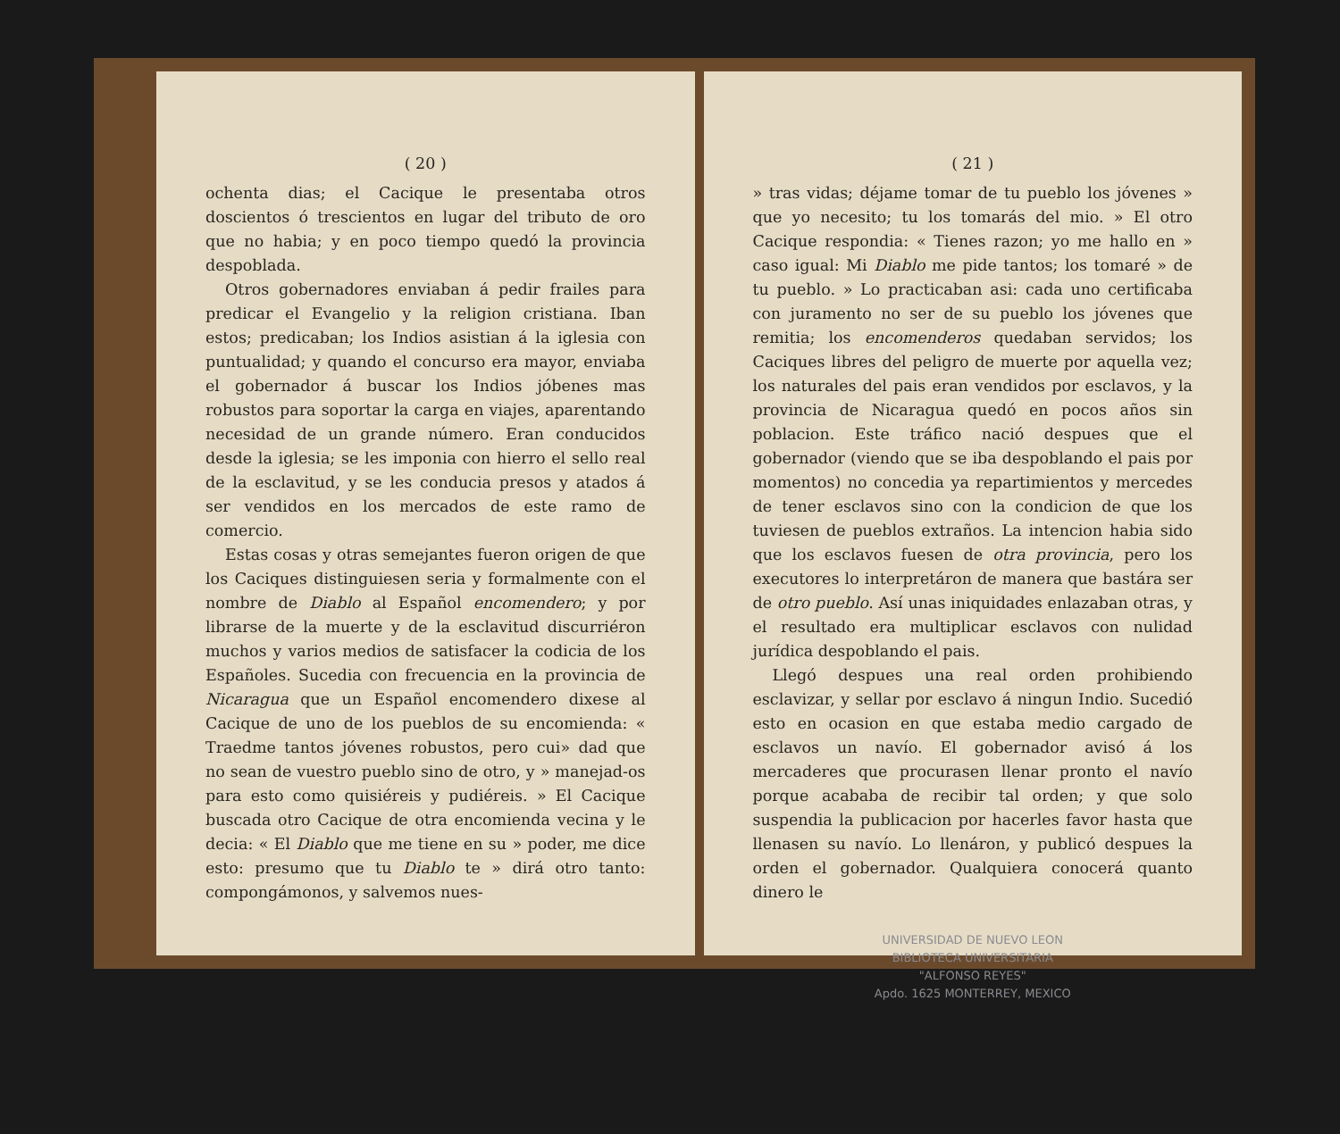( 20 )
ochenta dias; el Cacique le presentaba otros doscientos ó trescientos en lugar del tributo de oro que no habia; y en poco tiempo quedó la provincia despoblada.
Otros gobernadores enviaban á pedir frailes para predicar el Evangelio y la religion cristiana. Iban estos; predicaban; los Indios asistian á la iglesia con puntualidad; y quando el concurso era mayor, enviaba el gobernador á buscar los Indios jóbenes mas robustos para soportar la carga en viajes, aparentando necesidad de un grande número. Eran conducidos desde la iglesia; se les imponia con hierro el sello real de la esclavitud, y se les conducia presos y atados á ser vendidos en los mercados de este ramo de comercio.
Estas cosas y otras semejantes fueron origen de que los Caciques distinguiesen seria y formalmente con el nombre de Diablo al Español encomendero; y por librarse de la muerte y de la esclavitud discurriéron muchos y varios medios de satisfacer la codicia de los Españoles. Sucedia con frecuencia en la provincia de Nicaragua que un Español encomendero dixese al Cacique de uno de los pueblos de su encomienda: « Traedme tantos jóvenes robustos, pero cui» dad que no sean de vuestro pueblo sino de otro, y » manejad-os para esto como quisiéreis y pudiéreis. » El Cacique buscada otro Cacique de otra encomienda vecina y le decia: « El Diablo que me tiene en su » poder, me dice esto: presumo que tu Diablo te » dirá otro tanto: compongámonos, y salvemos nues-
( 21 )
» tras vidas; déjame tomar de tu pueblo los jóvenes » que yo necesito; tu los tomarás del mio. » El otro Cacique respondia: « Tienes razon; yo me hallo en » caso igual: Mi Diablo me pide tantos; los tomaré » de tu pueblo. » Lo practicaban asi: cada uno certificaba con juramento no ser de su pueblo los jóvenes que remitia; los encomenderos quedaban servidos; los Caciques libres del peligro de muerte por aquella vez; los naturales del pais eran vendidos por esclavos, y la provincia de Nicaragua quedó en pocos años sin poblacion. Este tráfico nació despues que el gobernador (viendo que se iba despoblando el pais por momentos) no concedia ya repartimientos y mercedes de tener esclavos sino con la condicion de que los tuviesen de pueblos extraños. La intencion habia sido que los esclavos fuesen de otra provincia, pero los executores lo interpretáron de manera que bastára ser de otro pueblo. Así unas iniquidades enlazaban otras, y el resultado era multiplicar esclavos con nulidad jurídica despoblando el pais.
Llegó despues una real orden prohibiendo esclavizar, y sellar por esclavo á ningun Indio. Sucedió esto en ocasion en que estaba medio cargado de esclavos un navío. El gobernador avisó á los mercaderes que procurasen llenar pronto el navío porque acababa de recibir tal orden; y que solo suspendia la publicacion por hacerles favor hasta que llenasen su navío. Lo llenáron, y publicó despues la orden el gobernador. Qualquiera conocerá quanto dinero le
UNIVERSIDAD DE NUEVO LEON
BIBLIOTECA UNIVERSITARIA
"ALFONSO REYES"
Apdo. 1625 MONTERREY, MEXICO